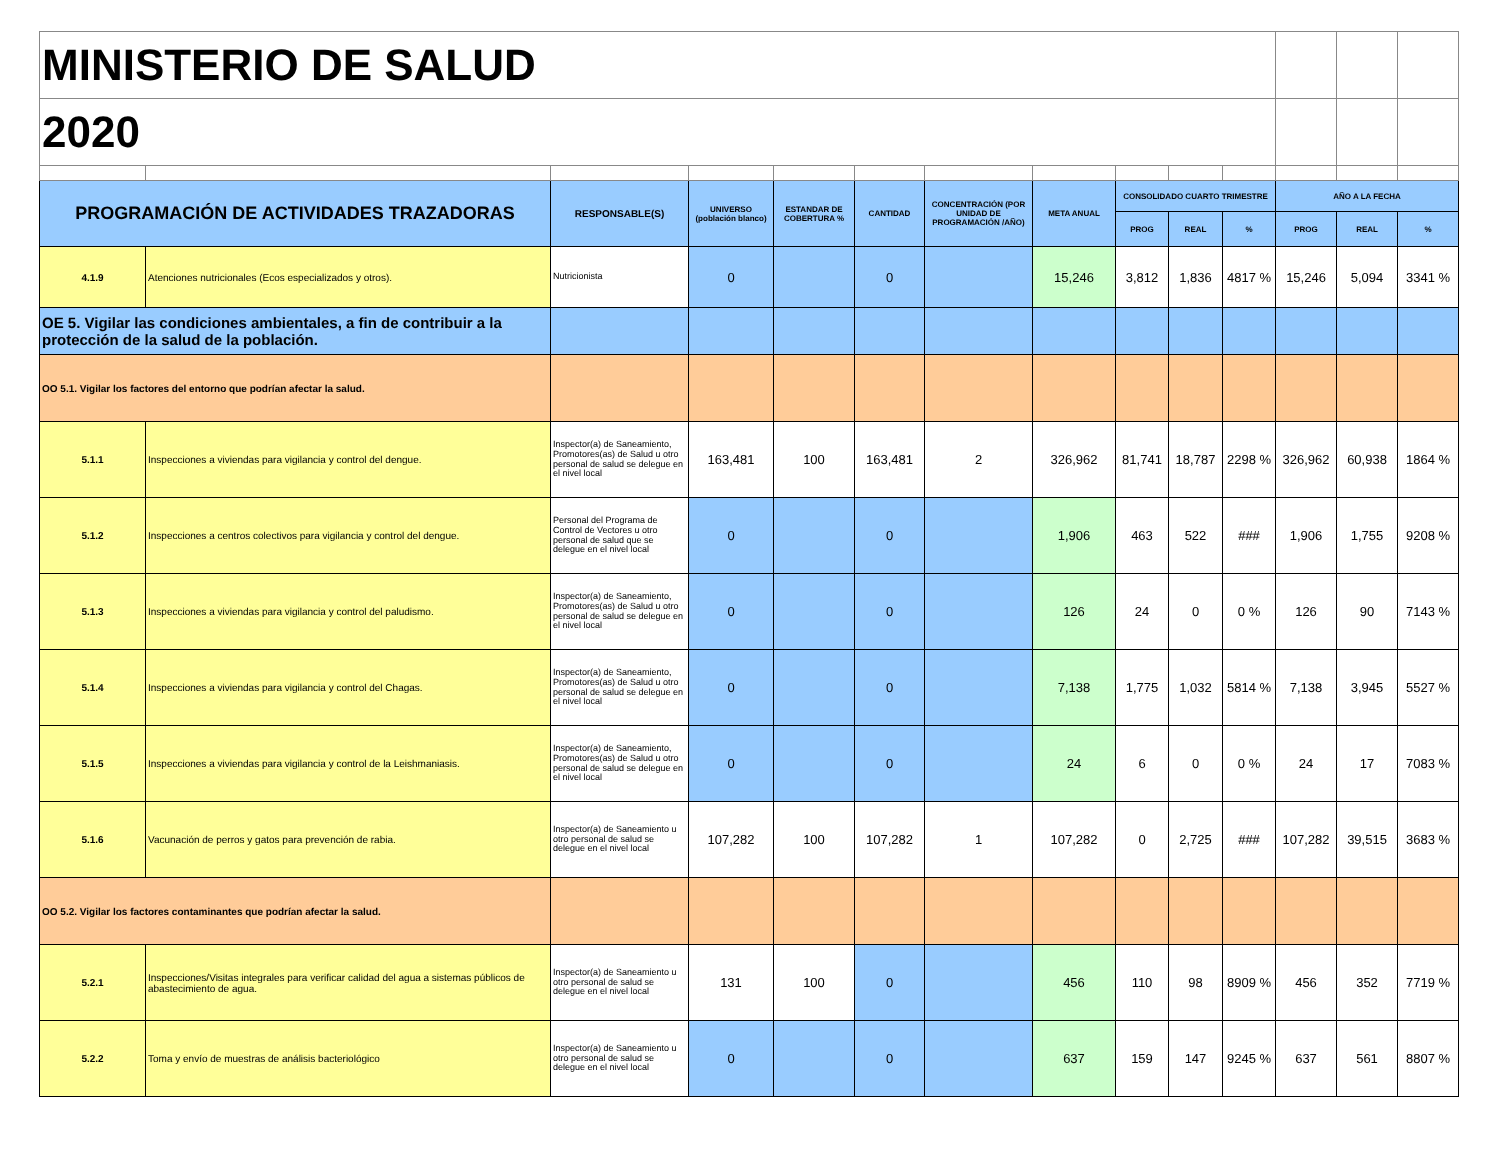| MINISTERIO DE SALUD | | | | | | | | | | | | | |
| 2020 | | | | | | | | | | | | | |
| PROGRAMACIÓN DE ACTIVIDADES TRAZADORAS | | RESPONSABLE(S) | UNIVERSO (población blanco) | ESTANDAR DE COBERTURA % | CANTIDAD | CONCENTRACIÓN (POR UNIDAD DE PROGRAMACIÓN /AÑO) | META ANUAL | CONSOLIDADO CUARTO TRIMESTRE | | | AÑO A LA FECHA | | |
| | | | | | | | | PROG | REAL | % | PROG | REAL | % |
| 4.1.9 | Atenciones nutricionales (Ecos especializados y otros). | Nutricionista | 0 | | 0 | | 15,246 | 3,812 | 1,836 | 4817 % | 15,246 | 5,094 | 3341 % |
| OE 5. Vigilar las condiciones ambientales, a fin de contribuir a la protección de la salud de la población. | | | | | | | | | | | | | |
| OO 5.1. Vigilar los factores del entorno que podrían afectar la salud. | | | | | | | | | | | | | |
| 5.1.1 | Inspecciones a viviendas para vigilancia y control del dengue. | Inspector(a) de Saneamiento, Promotores(as) de Salud u otro personal de salud se delegue en el nivel local | 163,481 | 100 | 163,481 | 2 | 326,962 | 81,741 | 18,787 | 2298 % | 326,962 | 60,938 | 1864 % |
| 5.1.2 | Inspecciones a centros colectivos para vigilancia y control del dengue. | Personal del Programa de Control de Vectores u otro personal de salud que se delegue en el nivel local | 0 | | 0 | | 1,906 | 463 | 522 | ### | 1,906 | 1,755 | 9208 % |
| 5.1.3 | Inspecciones a viviendas para vigilancia y control del paludismo. | Inspector(a) de Saneamiento, Promotores(as) de Salud u otro personal de salud se delegue en el nivel local | 0 | | 0 | | 126 | 24 | 0 | 0 % | 126 | 90 | 7143 % |
| 5.1.4 | Inspecciones a viviendas para vigilancia y control del Chagas. | Inspector(a) de Saneamiento, Promotores(as) de Salud u otro personal de salud se delegue en el nivel local | 0 | | 0 | | 7,138 | 1,775 | 1,032 | 5814 % | 7,138 | 3,945 | 5527 % |
| 5.1.5 | Inspecciones a viviendas para vigilancia y control de la Leishmaniasis. | Inspector(a) de Saneamiento, Promotores(as) de Salud u otro personal de salud se delegue en el nivel local | 0 | | 0 | | 24 | 6 | 0 | 0 % | 24 | 17 | 7083 % |
| 5.1.6 | Vacunación de perros y gatos para prevención de rabia. | Inspector(a) de Saneamiento u otro personal de salud se delegue en el nivel local | 107,282 | 100 | 107,282 | 1 | 107,282 | 0 | 2,725 | ### | 107,282 | 39,515 | 3683 % |
| OO 5.2. Vigilar los factores contaminantes que podrían afectar la salud. | | | | | | | | | | | | | |
| 5.2.1 | Inspecciones/Visitas integrales para verificar calidad del agua a sistemas públicos de abastecimiento de agua. | Inspector(a) de Saneamiento u otro personal de salud se delegue en el nivel local | 131 | 100 | 0 | | 456 | 110 | 98 | 8909 % | 456 | 352 | 7719 % |
| 5.2.2 | Toma y envío de muestras de análisis bacteriológico | Inspector(a) de Saneamiento u otro personal de salud se delegue en el nivel local | 0 | | 0 | | 637 | 159 | 147 | 9245 % | 637 | 561 | 8807 % |